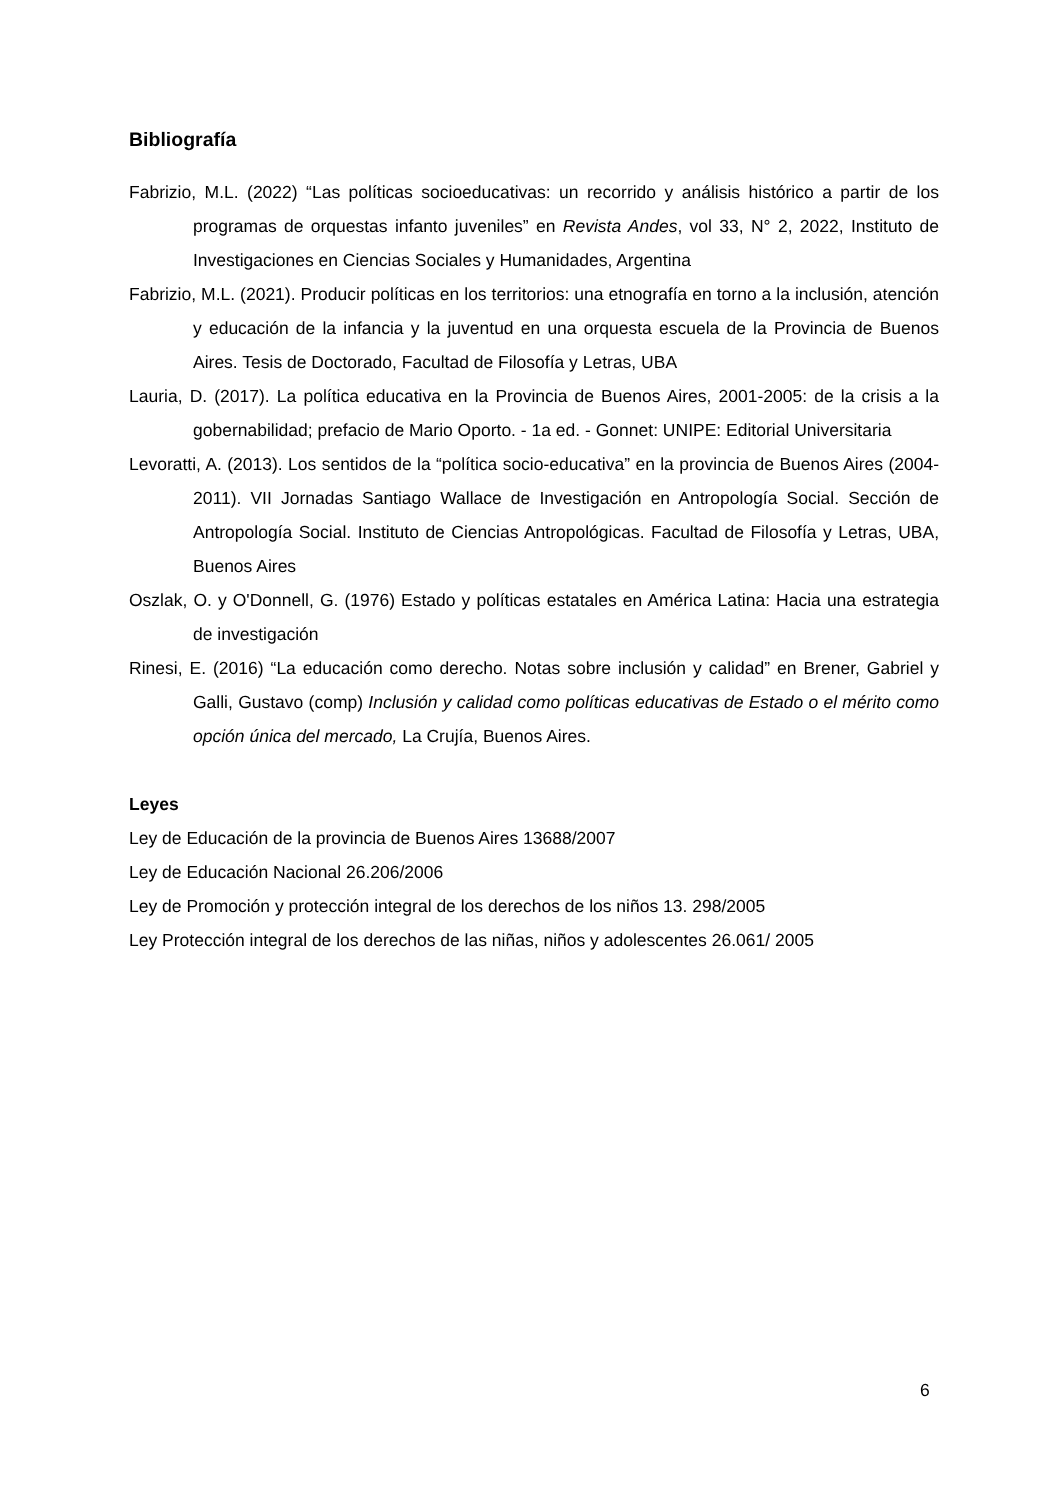Bibliografía
Fabrizio, M.L. (2022) “Las políticas socioeducativas: un recorrido y análisis histórico a partir de los programas de orquestas infanto juveniles” en Revista Andes, vol 33, N° 2, 2022, Instituto de Investigaciones en Ciencias Sociales y Humanidades, Argentina
Fabrizio, M.L. (2021). Producir políticas en los territorios: una etnografía en torno a la inclusión, atención y educación de la infancia y la juventud en una orquesta escuela de la Provincia de Buenos Aires. Tesis de Doctorado, Facultad de Filosofía y Letras, UBA
Lauria, D. (2017). La política educativa en la Provincia de Buenos Aires, 2001-2005: de la crisis a la gobernabilidad; prefacio de Mario Oporto. - 1a ed. - Gonnet: UNIPE: Editorial Universitaria
Levoratti, A. (2013). Los sentidos de la “política socio-educativa” en la provincia de Buenos Aires (2004-2011). VII Jornadas Santiago Wallace de Investigación en Antropología Social. Sección de Antropología Social. Instituto de Ciencias Antropológicas. Facultad de Filosofía y Letras, UBA, Buenos Aires
Oszlak, O. y O'Donnell, G. (1976) Estado y políticas estatales en América Latina: Hacia una estrategia de investigación
Rinesi, E. (2016) “La educación como derecho. Notas sobre inclusión y calidad” en Brener, Gabriel y Galli, Gustavo (comp) Inclusión y calidad como políticas educativas de Estado o el mérito como opción única del mercado, La Crujía, Buenos Aires.
Leyes
Ley de Educación de la provincia de Buenos Aires 13688/2007
Ley de Educación Nacional 26.206/2006
Ley de Promoción y protección integral de los derechos de los niños 13. 298/2005
Ley Protección integral de los derechos de las niñas, niños y adolescentes 26.061/ 2005
6